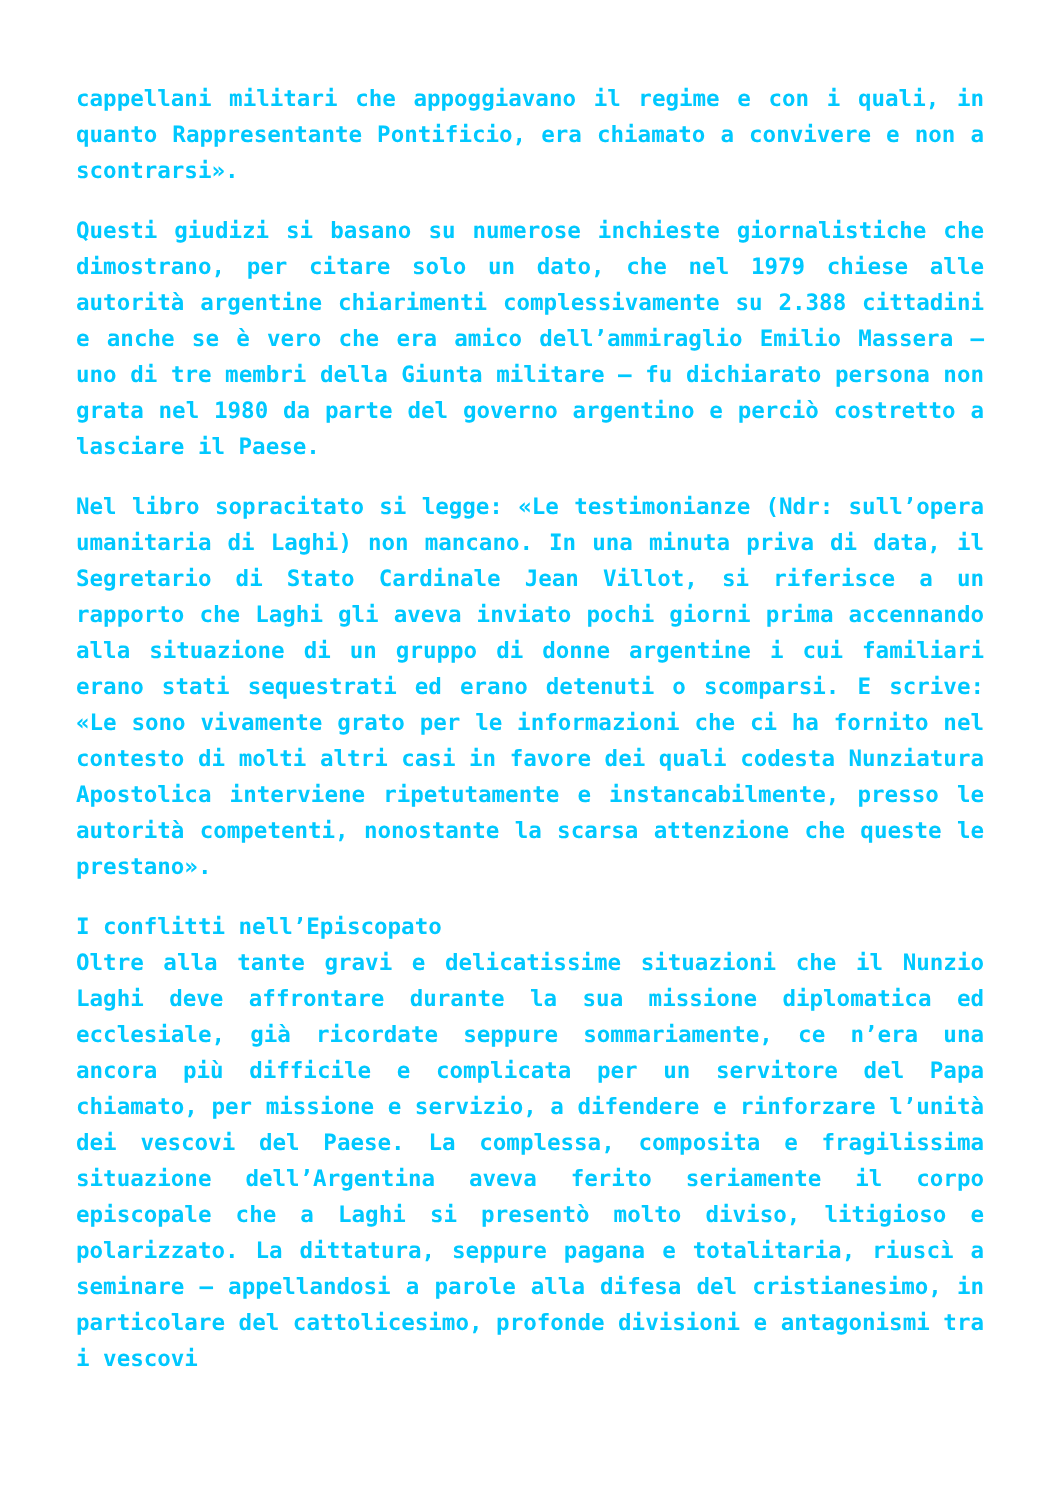cappellani militari che appoggiavano il regime e con i quali, in quanto Rappresentante Pontificio, era chiamato a convivere e non a scontrarsi».
Questi giudizi si basano su numerose inchieste giornalistiche che dimostrano, per citare solo un dato, che nel 1979 chiese alle autorità argentine chiarimenti complessivamente su 2.388 cittadini e anche se è vero che era amico dell’ammiraglio Emilio Massera – uno di tre membri della Giunta militare – fu dichiarato persona non grata nel 1980 da parte del governo argentino e perciò costretto a lasciare il Paese.
Nel libro sopracitato si legge: «Le testimonianze (Ndr: sull’opera umanitaria di Laghi) non mancano. In una minuta priva di data, il Segretario di Stato Cardinale Jean Villot, si riferisce a un rapporto che Laghi gli aveva inviato pochi giorni prima accennando alla situazione di un gruppo di donne argentine i cui familiari erano stati sequestrati ed erano detenuti o scomparsi. E scrive: «Le sono vivamente grato per le informazioni che ci ha fornito nel contesto di molti altri casi in favore dei quali codesta Nunziatura Apostolica interviene ripetutamente e instancabilmente, presso le autorità competenti, nonostante la scarsa attenzione che queste le prestano».
I conflitti nell’Episcopato
Oltre alla tante gravi e delicatissime situazioni che il Nunzio Laghi deve affrontare durante la sua missione diplomatica ed ecclesiale, già ricordate seppure sommariamente, ce n’era una ancora più difficile e complicata per un servitore del Papa chiamato, per missione e servizio, a difendere e rinforzare l’unità dei vescovi del Paese. La complessa, composita e fragilissima situazione dell’Argentina aveva ferito seriamente il corpo episcopale che a Laghi si presentò molto diviso, litigioso e polarizzato. La dittatura, seppure pagana e totalitaria, riuscì a seminare – appellandosi a parole alla difesa del cristianesimo, in particolare del cattolicesimo, profonde divisioni e antagonismi tra i vescovi